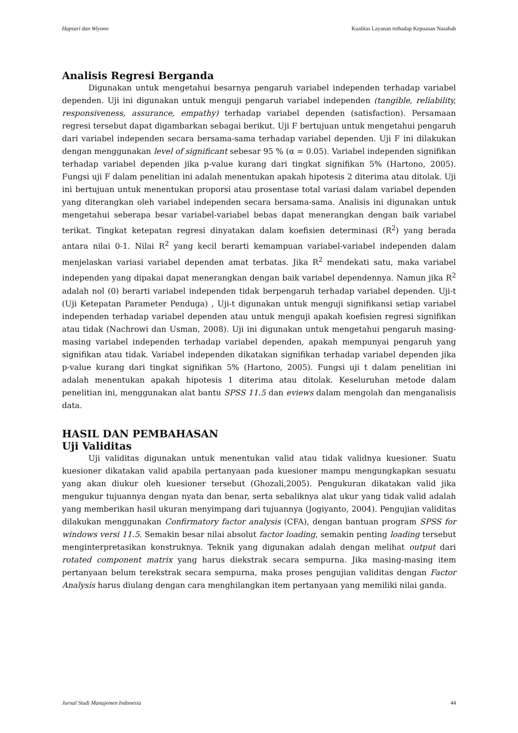Hapsari dan Wiyono Kualitas Layanan terhadap Kepuasan Nasabah
Analisis Regresi Berganda
Digunakan untuk mengetahui besarnya pengaruh variabel independen terhadap variabel dependen. Uji ini digunakan untuk menguji pengaruh variabel independen (tangible, reliability, responsiveness, assurance, empathy) terhadap variabel dependen (satisfaction). Persamaan regresi tersebut dapat digambarkan sebagai berikut. Uji F bertujuan untuk mengetahui pengaruh dari variabel independen secara bersama-sama terhadap variabel dependen. Uji F ini dilakukan dengan menggunakan level of significant sebesar 95 % (α = 0.05). Variabel independen signifikan terhadap variabel dependen jika p-value kurang dari tingkat signifikan 5% (Hartono, 2005). Fungsi uji F dalam penelitian ini adalah menentukan apakah hipotesis 2 diterima atau ditolak. Uji ini bertujuan untuk menentukan proporsi atau prosentase total variasi dalam variabel dependen yang diterangkan oleh variabel independen secara bersama-sama. Analisis ini digunakan untuk mengetahui seberapa besar variabel-variabel bebas dapat menerangkan dengan baik variabel terikat. Tingkat ketepatan regresi dinyatakan dalam koefisien determinasi (R<sup>2</sup>) yang berada antara nilai 0-1. Nilai R<sup>2</sup> yang kecil berarti kemampuan variabel-variabel independen dalam menjelaskan variasi variabel dependen amat terbatas. Jika R<sup>2</sup> mendekati satu, maka variabel independen yang dipakai dapat menerangkan dengan baik variabel dependennya. Namun jika R<sup>2</sup> adalah nol (0) berarti variabel independen tidak berpengaruh terhadap variabel dependen. Uji-t (Uji Ketepatan Parameter Penduga) , Uji-t digunakan untuk menguji signifikansi setiap variabel independen terhadap variabel dependen atau untuk menguji apakah koefisien regresi signifikan atau tidak (Nachrowi dan Usman, 2008). Uji ini digunakan untuk mengetahui pengaruh masing-masing variabel independen terhadap variabel dependen, apakah mempunyai pengaruh yang signifikan atau tidak. Variabel independen dikatakan signifikan terhadap variabel dependen jika p-value kurang dari tingkat signifikan 5% (Hartono, 2005). Fungsi uji t dalam penelitian ini adalah menentukan apakah hipotesis 1 diterima atau ditolak. Keseluruhan metode dalam penelitian ini, menggunakan alat bantu SPSS 11.5 dan eviews dalam mengolah dan menganalisis data.
HASIL DAN PEMBAHASAN
Uji Validitas
Uji validitas digunakan untuk menentukan valid atau tidak validnya kuesioner. Suatu kuesioner dikatakan valid apabila pertanyaan pada kuesioner mampu mengungkapkan sesuatu yang akan diukur oleh kuesioner tersebut (Ghozali,2005). Pengukuran dikatakan valid jika mengukur tujuannya dengan nyata dan benar, serta sebaliknya alat ukur yang tidak valid adalah yang memberikan hasil ukuran menyimpang dari tujuannya (Jogiyanto, 2004). Pengujian validitas dilakukan menggunakan Confirmatory factor analysis (CFA), dengan bantuan program SPSS for windows versi 11.5. Semakin besar nilai absolut factor loading, semakin penting loading tersebut menginterpretasikan konstruknya. Teknik yang digunakan adalah dengan melihat output dari rotated component matrix yang harus diekstrak secara sempurna. Jika masing-masing item pertanyaan belum terekstrak secara sempurna, maka proses pengujian validitas dengan Factor Analysis harus diulang dengan cara menghilangkan item pertanyaan yang memiliki nilai ganda.
Jurnal Studi Manajemen Indonesia 44